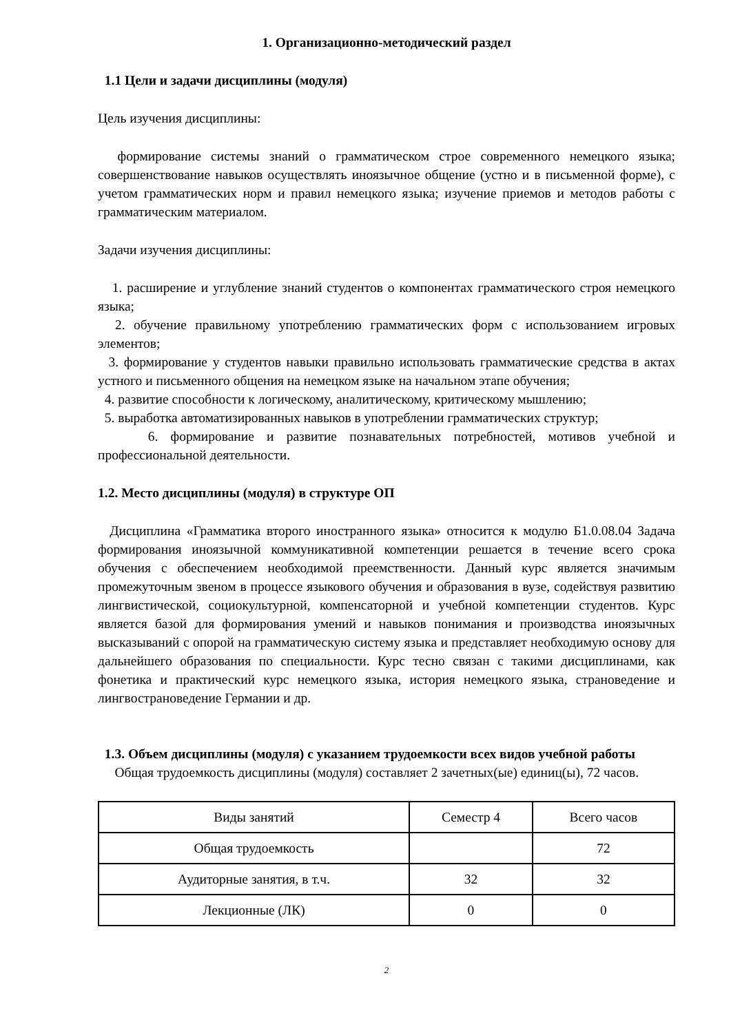1. Организационно-методический раздел
1.1 Цели и задачи дисциплины (модуля)
Цель изучения дисциплины:
формирование системы знаний о грамматическом строе современного немецкого языка; совершенствование навыков осуществлять иноязычное общение (устно и в письменной форме), с учетом грамматических норм и правил немецкого языка; изучение приемов и методов работы с грамматическим материалом.
Задачи изучения дисциплины:
1. расширение и углубление знаний студентов о компонентах грамматического строя немецкого языка;
2. обучение правильному употреблению грамматических форм с использованием игровых элементов;
3. формирование у студентов навыки правильно использовать грамматические средства в актах устного и письменного общения на немецком языке на начальном этапе обучения;
4. развитие способности к логическому, аналитическому, критическому мышлению;
5. выработка автоматизированных навыков в употреблении грамматических структур;
6. формирование и развитие познавательных потребностей, мотивов учебной и профессиональной деятельности.
1.2. Место дисциплины (модуля) в структуре ОП
Дисциплина «Грамматика второго иностранного языка» относится к модулю Б1.0.08.04 Задача формирования иноязычной коммуникативной компетенции решается в течение всего срока обучения с обеспечением необходимой преемственности. Данный курс является значимым промежуточным звеном в процессе языкового обучения и образования в вузе, содействуя развитию лингвистической, социокультурной, компенсаторной и учебной компетенции студентов. Курс является базой для формирования умений и навыков понимания и производства иноязычных высказываний с опорой на грамматическую систему языка и представляет необходимую основу для дальнейшего образования по специальности. Курс тесно связан с такими дисциплинами, как фонетика и практический курс немецкого языка, история немецкого языка, страноведение и лингвострановедение Германии и др.
1.3. Объем дисциплины (модуля) с указанием трудоемкости всех видов учебной работы
Общая трудоемкость дисциплины (модуля) составляет 2 зачетных(ые) единиц(ы), 72 часов.
| Виды занятий | Семестр 4 | Всего часов |
| Общая трудоемкость | | 72 |
| Аудиторные занятия, в т.ч. | 32 | 32 |
| Лекционные (ЛК) | 0 | 0 |
2